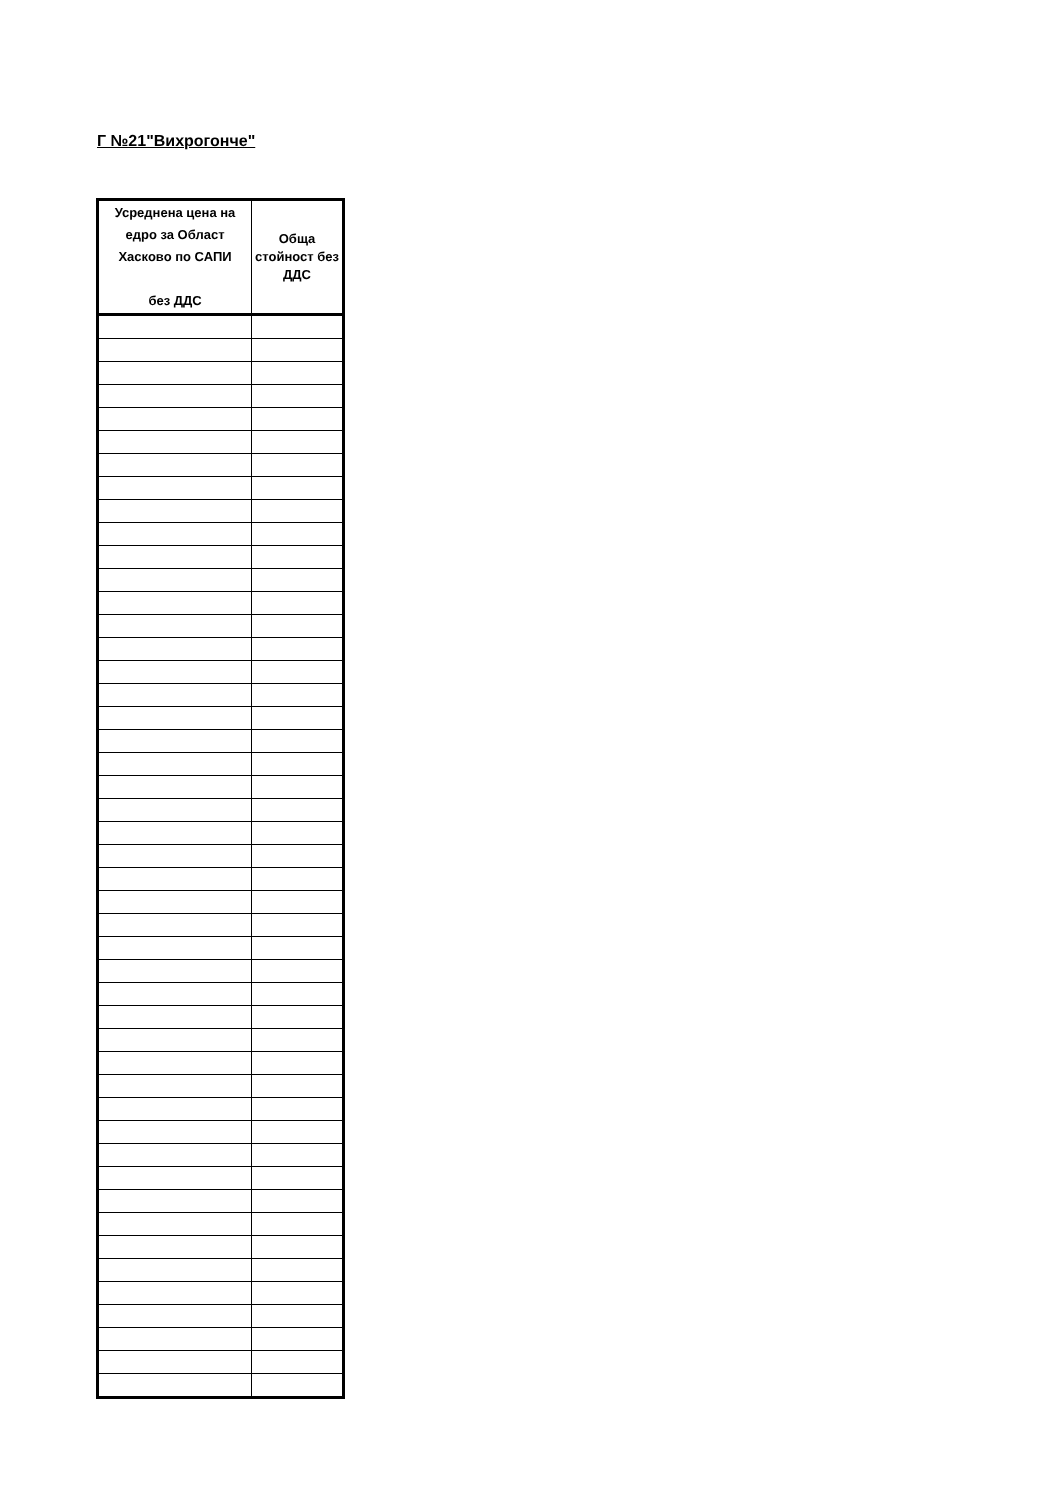Г №21"Вихрогонче"
| Усреднена цена на едро за Област Хасково по САПИ без ДДС | Обща стойност без ДДС |
| --- | --- |